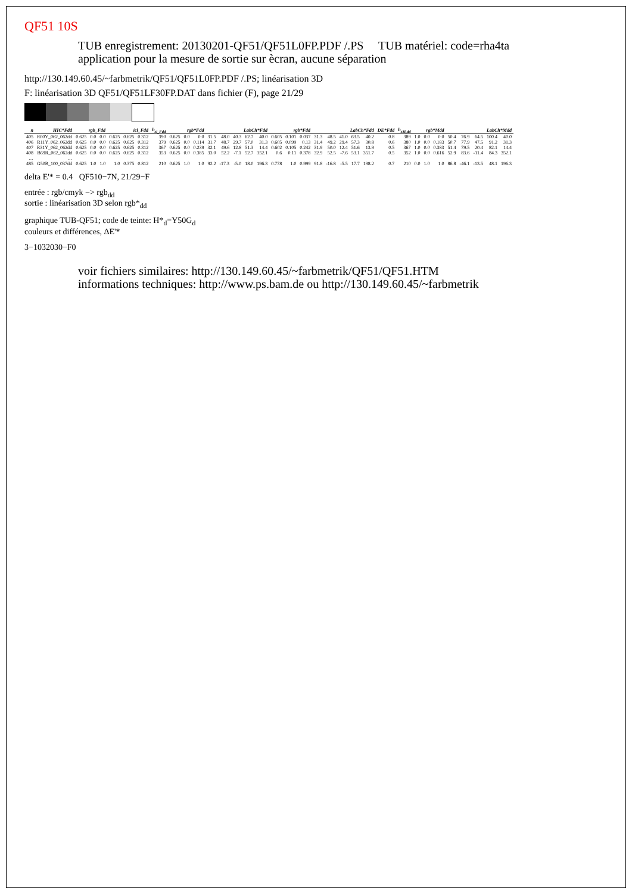QF51 10S
TUB enregistrement: 20130201-QF51/QF51L0FP.PDF /.PS TUB matériel: code=rha4ta
application pour la mesure de sortie sur ècran, aucune séparation
http://130.149.60.45/~farbmetrik/QF51/QF51L0FP.PDF /.PS; linéarisation 3D
F: linéarisation 3D QF51/QF51LF30FP.DAT dans fichier (F), page 21/29
| n | HIC*Fdd | rgb_Fdd | | | icl_Fdd | | | h<sub>sl_Fdd</sub> | rgb*Fdd | | | LabCh*Fdd | | | | | rgb*Fdd | | | LabCh*Fdd | | | | | DE*Fdd | h<sub>sM,dd</sub> | rgb*Mdd | | | LabCh*Mdd | | | | |
| --- | --- | --- | --- | --- | --- | --- | --- | --- | --- | --- | --- | --- | --- | --- | --- | --- | --- | --- | --- | --- | --- | --- | --- | --- | --- | --- | --- | --- | --- | --- | --- | --- | --- | --- |
| 405 | R00Y_062_062dd | 0.625 | 0.0 | 0.0 | 0.625 | 0.625 | 0.312 | 390 | 0.625 | 0.0 | 0.0 | 31.5 | 48.0 | 40.3 | 62.7 | 40.0 | 0.605 | 0.101 | 0.037 | 31.3 | 48.5 | 41.0 | 63.5 | 40.2 | 0.8 | 389 | 1.0 | 0.0 | 0.0 | 50.4 | 76.9 | 64.5 | 100.4 | 40.0 |
| 406 | R11Y_062_062dd | 0.625 | 0.0 | 0.0 | 0.625 | 0.625 | 0.312 | 379 | 0.625 | 0.0 | 0.114 | 31.7 | 48.7 | 29.7 | 57.0 | 31.3 | 0.605 | 0.099 | 0.13 | 31.4 | 49.2 | 29.4 | 57.3 | 30.8 | 0.6 | 380 | 1.0 | 0.0 | 0.183 | 50.7 | 77.9 | 47.5 | 91.2 | 31.3 |
| 407 | R31Y_062_062dd | 0.625 | 0.0 | 0.0 | 0.625 | 0.625 | 0.312 | 367 | 0.625 | 0.0 | 0.239 | 32.1 | 49.6 | 12.8 | 51.3 | 14.4 | 0.602 | 0.105 | 0.242 | 31.9 | 50.0 | 12.4 | 51.6 | 13.9 | 0.5 | 367 | 1.0 | 0.0 | 0.383 | 51.4 | 79.5 | 20.4 | 82.1 | 14.4 |
| 408 | B69R_062_062dd | 0.625 | 0.0 | 0.0 | 0.625 | 0.625 | 0.312 | 353 | 0.625 | 0.0 | 0.385 | 33.0 | 52.2 | -7.1 | 52.7 | 352.1 | 0.6 | 0.11 | 0.378 | 32.9 | 52.5 | -7.6 | 53.1 | 351.7 | 0.5 | 352 | 1.0 | 0.0 | 0.616 | 52.9 | 83.6 | -11.4 | 84.3 | 352.1 |
| … | … | | | | | | | | | | | | | | | | | | | | | | | | | | | | | | | | | |
| 485 | G50B_100_037dd | 0.625 | 1.0 | 1.0 | 1.0 | 0.375 | 0.812 | 210 | 0.625 | 1.0 | 1.0 | 92.2 | -17.3 | -5.0 | 18.0 | 196.3 | 0.778 | 1.0 | 0.999 | 91.8 | -16.8 | -5.5 | 17.7 | 198.2 | 0.7 | 210 | 0.0 | 1.0 | 1.0 | 86.8 | -46.1 | -13.5 | 48.1 | 196.3 |
delta E'* = 0.4 QF510−7N, 21/29−F
entrée : rgb/cmyk −> rgb<sub>dd</sub>
sortie : linéarisation 3D selon rgb*<sub>dd</sub>
graphique TUB-QF51; code de teinte: H*<sub>d</sub>=Y50G<sub>d</sub>
couleurs et différences, ΔE'*
3−1032030−F0
voir fichiers similaires: http://130.149.60.45/~farbmetrik/QF51/QF51.HTM
informations techniques: http://www.ps.bam.de ou http://130.149.60.45/~farbmetrik